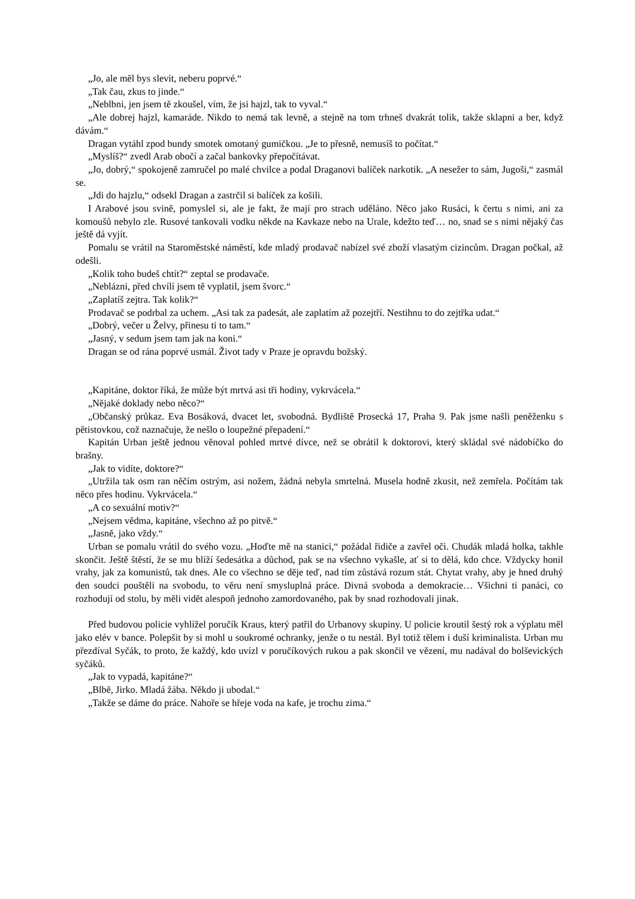„Jo, ale měl bys slevit, neberu poprvé.“
„Tak čau, zkus to jinde.“
„Neblbni, jen jsem tě zkoušel, vím, že jsi hajzl, tak to vyval.“
„Ale dobrej hajzl, kamaráde. Nikdo to nemá tak levně, a stejně na tom trhneš dvakrát tolik, takže sklapni a ber, když dávám.“
Dragan vytáhl zpod bundy smotek omotaný gumičkou. „Je to přesně, nemusíš to počítat.“
„Myslíš?“ zvedl Arab obočí a začal bankovky přepočítávat.
„Jo, dobrý,“ spokojeně zamručel po malé chvilce a podal Draganovi balíček narkotik. „A nesežer to sám, Jugoši,“ zasmál se.
„Jdi do hajzlu,“ odsekl Dragan a zastrčil si balíček za košili.
I Arabové jsou svině, pomyslel si, ale je fakt, že mají pro strach uděláno. Něco jako Rusáci, k čertu s nimi, ani za komoušů nebylo zle. Rusové tankovali vodku někde na Kavkaze nebo na Urale, kdežto teď… no, snad se s nimi nějaký čas ještě dá vyjít.
Pomalu se vrátil na Staroměstské náměstí, kde mladý prodavač nabízel své zboží vlasatým cizincům. Dragan počkal, až odešli.
„Kolik toho budeš chtít?“ zeptal se prodavače.
„Neblázni, před chvílí jsem tě vyplatil, jsem švorc.“
„Zaplatíš zejtra. Tak kolik?“
Prodavač se podrbal za uchem. „Asi tak za padesát, ale zaplatím až pozejtří. Nestihnu to do zejtřka udat.“
„Dobrý, večer u Želvy, přinesu ti to tam.“
„Jasný, v sedum jsem tam jak na koni.“
Dragan se od rána poprvé usmál. Život tady v Praze je opravdu božský.
„Kapitáne, doktor říká, že může být mrtvá asi tři hodiny, vykrvácela.“
„Nějaké doklady nebo něco?“
„Občanský průkaz. Eva Bosáková, dvacet let, svobodná. Bydliště Prosecká 17, Praha 9. Pak jsme našli peněženku s pětistovkou, což naznačuje, že nešlo o loupežné přepadení.“
Kapitán Urban ještě jednou věnoval pohled mrtvé dívce, než se obrátil k doktorovi, který skládal své nádobíčko do brašny.
„Jak to vidíte, doktore?“
„Utržila tak osm ran něčím ostrým, asi nožem, žádná nebyla smrtelná. Musela hodně zkusit, než zemřela. Počítám tak něco přes hodinu. Vykrvácela.“
„A co sexuální motiv?“
„Nejsem vědma, kapitáne, všechno až po pitvě.“
„Jasně, jako vždy.“
Urban se pomalu vrátil do svého vozu. „Hoďte mě na stanici,“ požádal řidiče a zavřel oči. Chudák mladá holka, takhle skončit. Ještě štěstí, že se mu blíží šedesátka a důchod, pak se na všechno vykašle, ať si to dělá, kdo chce. Vždycky honil vrahy, jak za komunistů, tak dnes. Ale co všechno se děje teď, nad tím zůstává rozum stát. Chytat vrahy, aby je hned druhý den soudci pouštěli na svobodu, to věru není smysluplná práce. Divná svoboda a demokracie… Všichni ti panáci, co rozhodují od stolu, by měli vidět alespoň jednoho zamordovaného, pak by snad rozhodovali jinak.
Před budovou policie vyhlížel poručík Kraus, který patřil do Urbanovy skupiny. U policie kroutil šestý rok a výplatu měl jako elév v bance. Polepšit by si mohl u soukromé ochranky, jenže o tu nestál. Byl totiž tělem i duší kriminalista. Urban mu přezdíval Syčák, to proto, že každý, kdo uvízl v poručíkových rukou a pak skončil ve vězení, mu nadával do bolševických syčáků.
„Jak to vypadá, kapitáne?“
„Blbě, Jirko. Mladá žába. Někdo ji ubodal.“
„Takže se dáme do práce. Nahoře se hřeje voda na kafe, je trochu zima.“